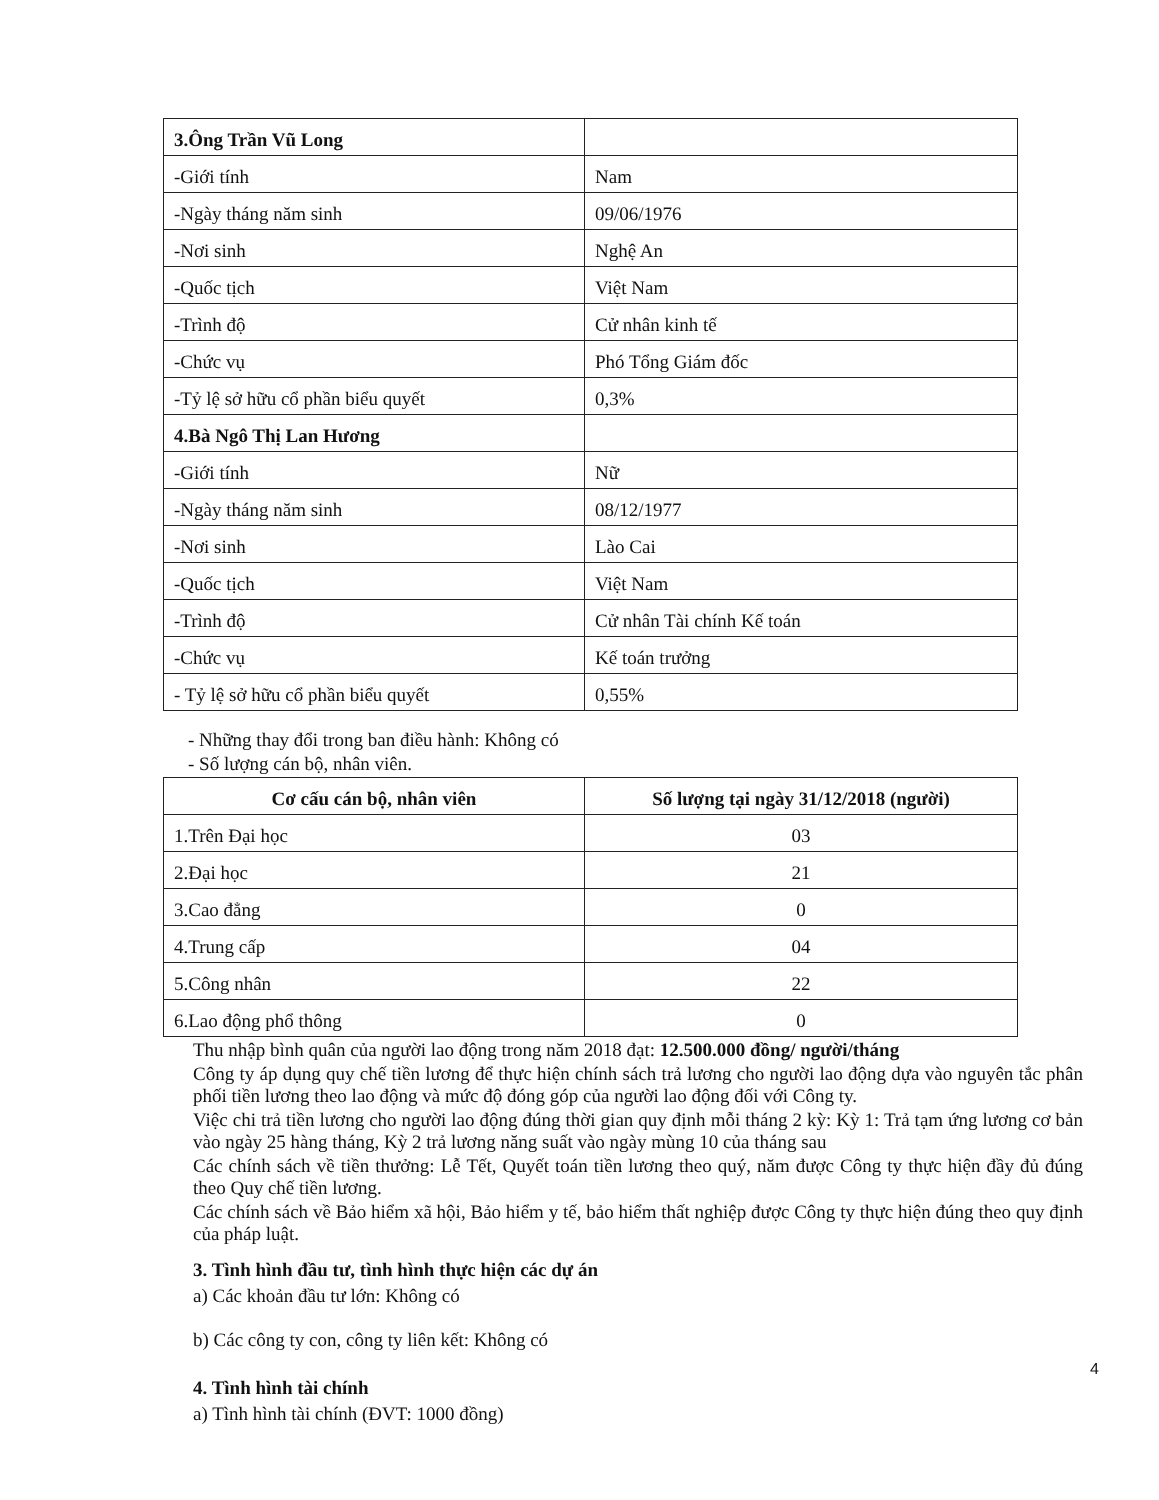| 3.Ông Trần Vũ Long | |
| -Giới tính | Nam |
| -Ngày tháng năm sinh | 09/06/1976 |
| -Nơi sinh | Nghệ An |
| -Quốc tịch | Việt Nam |
| -Trình độ | Cử nhân kinh tế |
| -Chức vụ | Phó Tổng Giám đốc |
| -Tỷ lệ sở hữu cổ phần biểu quyết | 0,3% |
| 4.Bà Ngô Thị Lan Hương | |
| -Giới tính | Nữ |
| -Ngày tháng năm sinh | 08/12/1977 |
| -Nơi sinh | Lào Cai |
| -Quốc tịch | Việt Nam |
| -Trình độ | Cử nhân Tài chính Kế toán |
| -Chức vụ | Kế toán trưởng |
| - Tỷ lệ sở hữu cổ phần biểu quyết | 0,55% |
- Những thay đổi trong ban điều hành: Không có
- Số lượng cán bộ, nhân viên.
| Cơ cấu cán bộ, nhân viên | Số lượng tại ngày 31/12/2018 (người) |
| --- | --- |
| 1.Trên Đại học | 03 |
| 2.Đại học | 21 |
| 3.Cao đẳng | 0 |
| 4.Trung cấp | 04 |
| 5.Công nhân | 22 |
| 6.Lao động phổ thông | 0 |
Thu nhập bình quân của người lao động trong năm 2018 đạt: 12.500.000 đồng/ người/tháng
Công ty áp dụng quy chế tiền lương để thực hiện chính sách trả lương cho người lao động dựa vào nguyên tắc phân phối tiền lương theo lao động và mức độ đóng góp của người lao động đối với Công ty.
Việc chi trả tiền lương cho người lao động đúng thời gian quy định mỗi tháng 2 kỳ: Kỳ 1: Trả tạm ứng lương cơ bản vào ngày 25 hàng tháng, Kỳ 2 trả lương năng suất vào ngày mùng 10 của tháng sau
Các chính sách về tiền thưởng: Lễ Tết, Quyết toán tiền lương theo quý, năm được Công ty thực hiện đầy đủ đúng theo Quy chế tiền lương.
Các chính sách về Bảo hiểm xã hội, Bảo hiểm y tế, bảo hiểm thất nghiệp được Công ty thực hiện đúng theo quy định của pháp luật.
3. Tình hình đầu tư, tình hình thực hiện các dự án
a) Các khoản đầu tư lớn: Không có
b) Các công ty con, công ty liên kết: Không có
4. Tình hình tài chính
a) Tình hình tài chính (ĐVT: 1000 đồng)
4